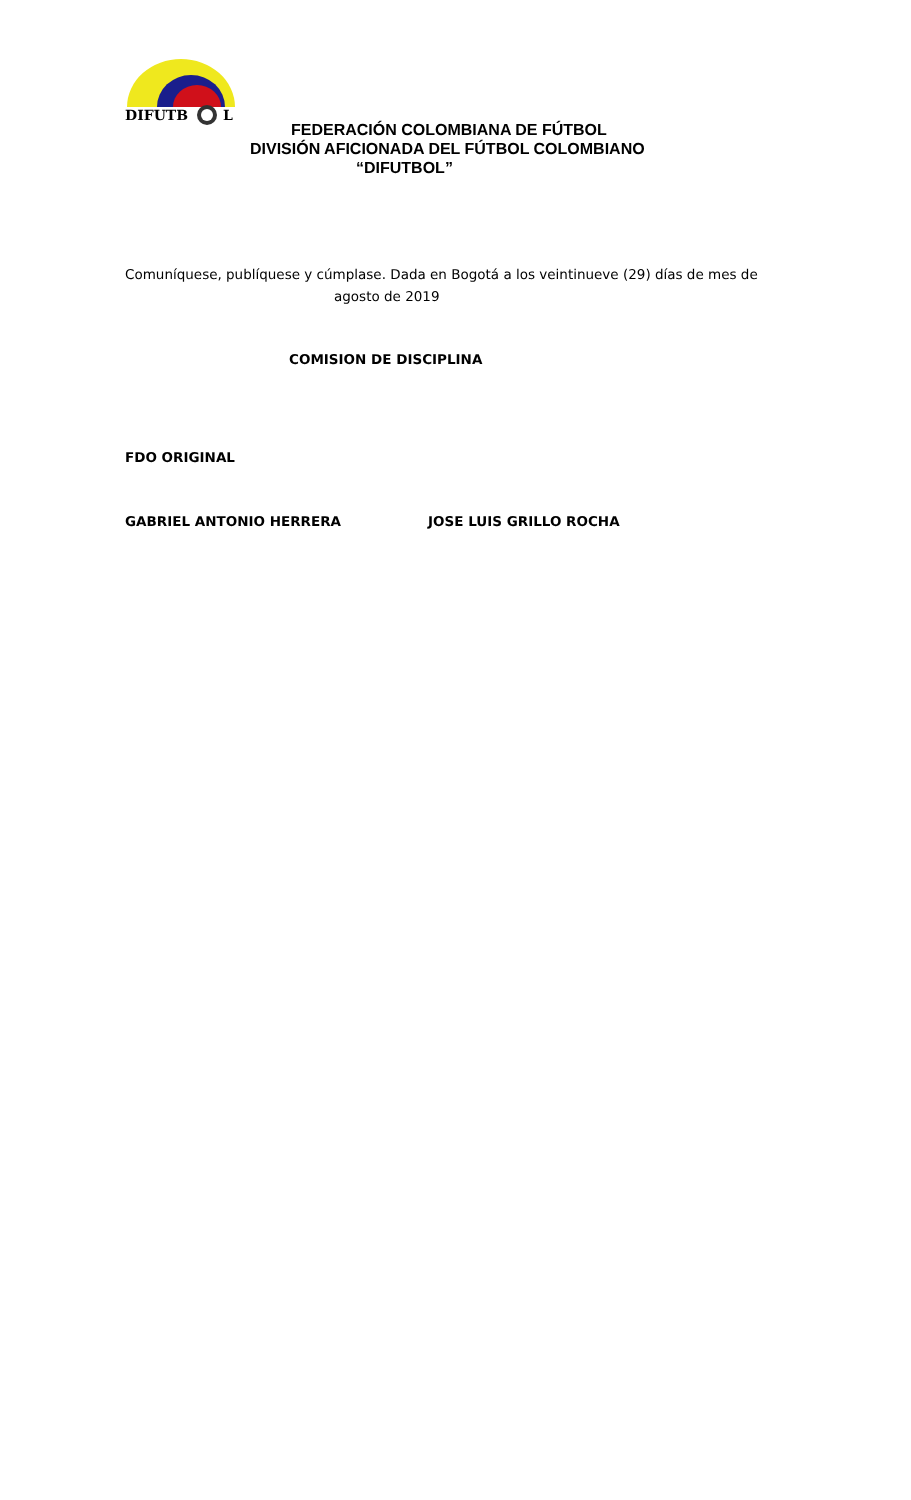DIFUTB
L
FEDERACIÓN COLOMBIANA DE FÚTBOL
DIVISIÓN AFICIONADA DEL FÚTBOL COLOMBIANO
“DIFUTBOL”
Comuníquese, publíquese y cúmplase. Dada en Bogotá a los veintinueve (29) días de mes de
agosto de 2019
COMISION DE DISCIPLINA
FDO ORIGINAL
GABRIEL ANTONIO HERRERA JOSE LUIS GRILLO ROCHA